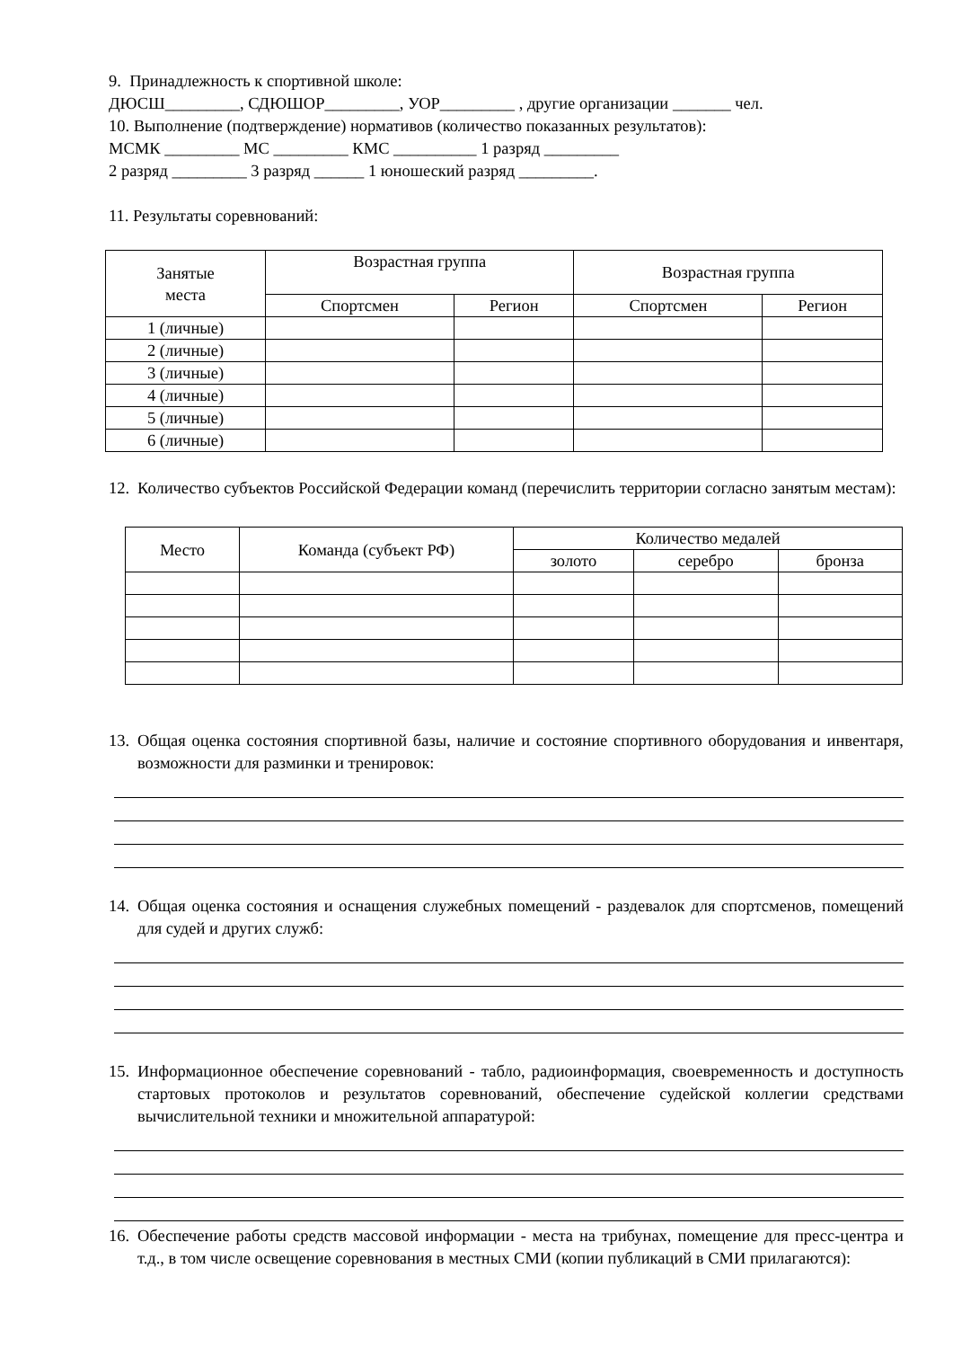9. Принадлежность к спортивной школе:
ДЮСШ_________, СДЮШОР_________, УОР_________ , другие организации _______ чел.
10. Выполнение (подтверждение) нормативов (количество показанных результатов):
МСМК _________ МС _________ КМС __________ 1 разряд _________
2 разряд _________ 3 разряд ______ 1 юношеский разряд _________.
11. Результаты соревнований:
| Занятые места | Возрастная группа | | Возрастная группа | |
| --- | --- | --- | --- | --- |
| | Спортсмен | Регион | Спортсмен | Регион |
| 1 (личные) | | | | |
| 2 (личные) | | | | |
| 3 (личные) | | | | |
| 4 (личные) | | | | |
| 5 (личные) | | | | |
| 6 (личные) | | | | |
12. Количество субъектов Российской Федерации команд (перечислить территории согласно занятым местам):
| Место | Команда (субъект РФ) | Количество медалей | | |
| --- | --- | --- | --- | --- |
| | | золото | серебро | бронза |
13. Общая оценка состояния спортивной базы, наличие и состояние спортивного оборудования и инвентаря, возможности для разминки и тренировок:
14. Общая оценка состояния и оснащения служебных помещений - раздевалок для спортсменов, помещений для судей и других служб:
15. Информационное обеспечение соревнований - табло, радиоинформация, своевременность и доступность стартовых протоколов и результатов соревнований, обеспечение судейской коллегии средствами вычислительной техники и множительной аппаратурой:
16. Обеспечение работы средств массовой информации - места на трибунах, помещение для пресс-центра и т.д., в том числе освещение соревнования в местных СМИ (копии публикаций в СМИ прилагаются):